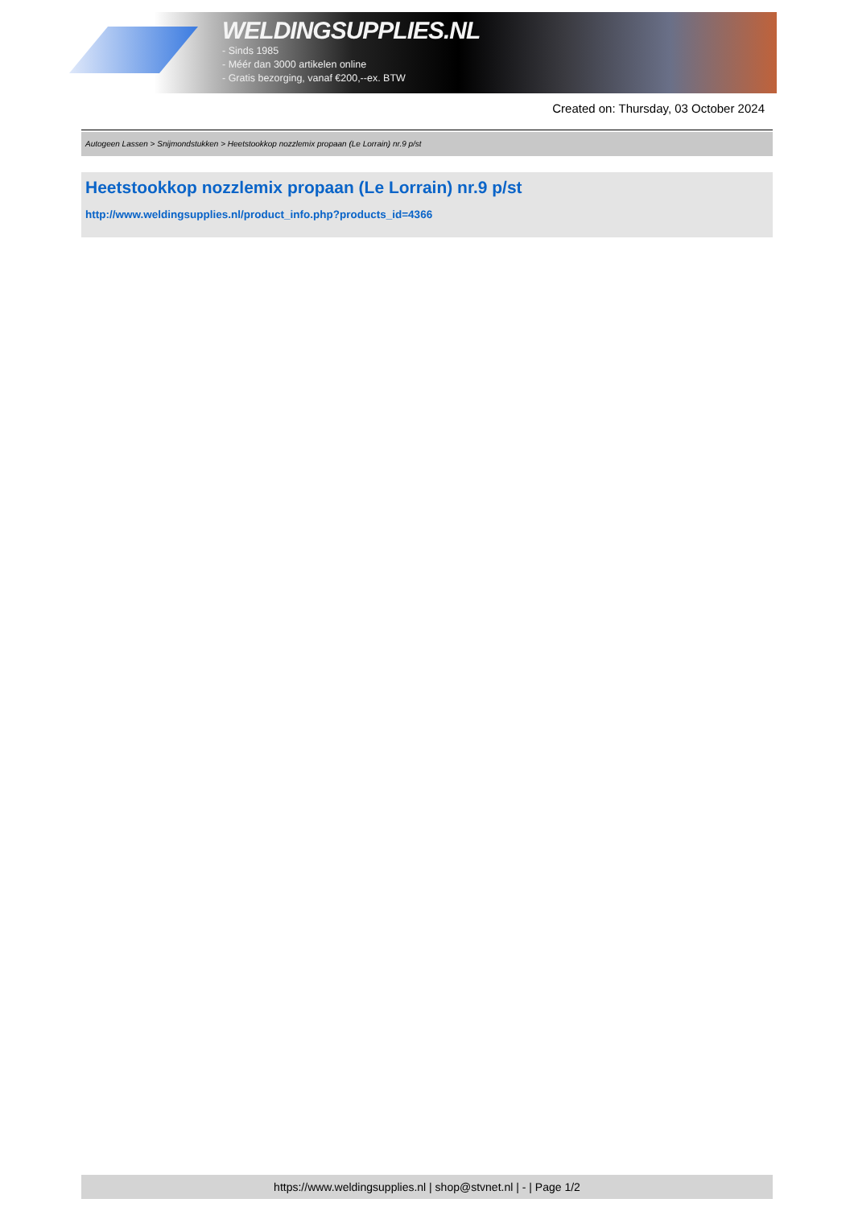WELDINGSUPPLIES.NL
- Sinds 1985
- Méér dan 3000 artikelen online
- Gratis bezorging, vanaf €200,--ex. BTW
Created on: Thursday, 03 October 2024
Autogeen Lassen > Snijmondstukken > Heetstookkop nozzlemix propaan (Le Lorrain) nr.9 p/st
Heetstookkop nozzlemix propaan (Le Lorrain) nr.9 p/st
http://www.weldingsupplies.nl/product_info.php?products_id=4366
https://www.weldingsupplies.nl | shop@stvnet.nl | - | Page 1/2